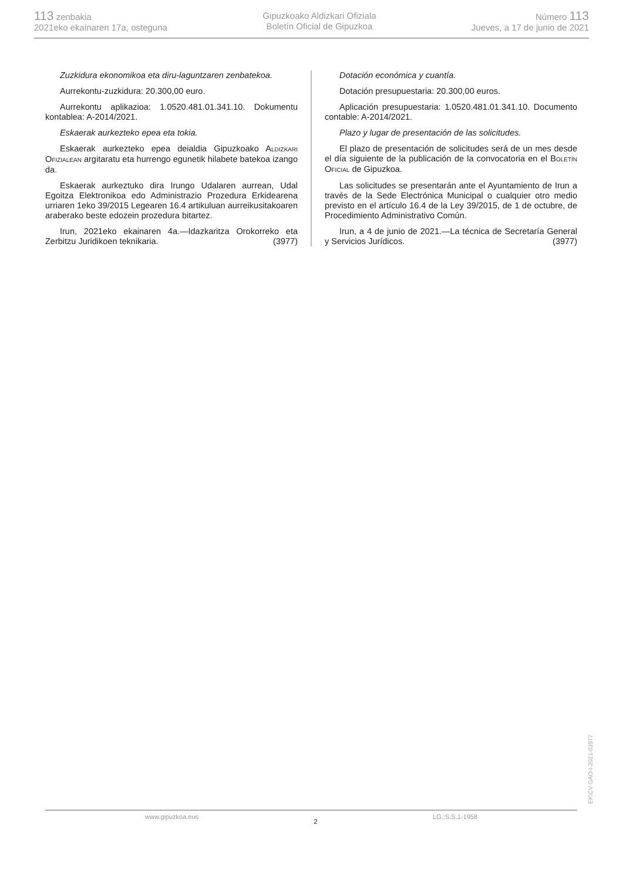113 zenbakia
2021eko ekainaren 17a, osteguna
Gipuzkoako Aldizkari Ofiziala
Boletín Oficial de Gipuzkoa
Número 113
Jueves, a 17 de junio de 2021
Zuzkidura ekonomikoa eta diru-laguntzaren zenbatekoa.
Aurrekontu-zuzkidura: 20.300,00 euro.
Aurrekontu aplikazioa: 1.0520.481.01.341.10. Dokumentu kontablea: A-2014/2021.
Eskaerak aurkezteko epea eta tokia.
Eskaerak aurkezteko epea deialdia Gipuzkoako ALDIZKARI OFIZIALEAN argitaratu eta hurrengo egunetik hilabete batekoa izango da.
Eskaerak aurkeztuko dira Irungo Udalaren aurrean, Udal Egoitza Elektronikoa edo Administrazio Prozedura Erkidearena urriaren 1eko 39/2015 Legearen 16.4 artikuluan aurreikusitakoaren araberako beste edozein prozedura bitartez.
Irun, 2021eko ekainaren 4a.—Idazkaritza Orokorreko eta Zerbitzu Juridikoen teknikaria. (3977)
Dotación económica y cuantía.
Dotación presupuestaria: 20.300,00 euros.
Aplicación presupuestaria: 1.0520.481.01.341.10. Documento contable: A-2014/2021.
Plazo y lugar de presentación de las solicitudes.
El plazo de presentación de solicitudes será de un mes desde el día siguiente de la publicación de la convocatoria en el BOLETÍN OFICIAL de Gipuzkoa.
Las solicitudes se presentarán ante el Ayuntamiento de Irun a través de la Sede Electrónica Municipal o cualquier otro medio previsto en el artículo 16.4 de la Ley 39/2015, de 1 de octubre, de Procedimiento Administrativo Común.
Irun, a 4 de junio de 2021.—La técnica de Secretaría General y Servicios Jurídicos. (3977)
www.gipuzkoa.eus 2 LG.:S.S.1-1958
EK\CV GAO-I-2021-03977